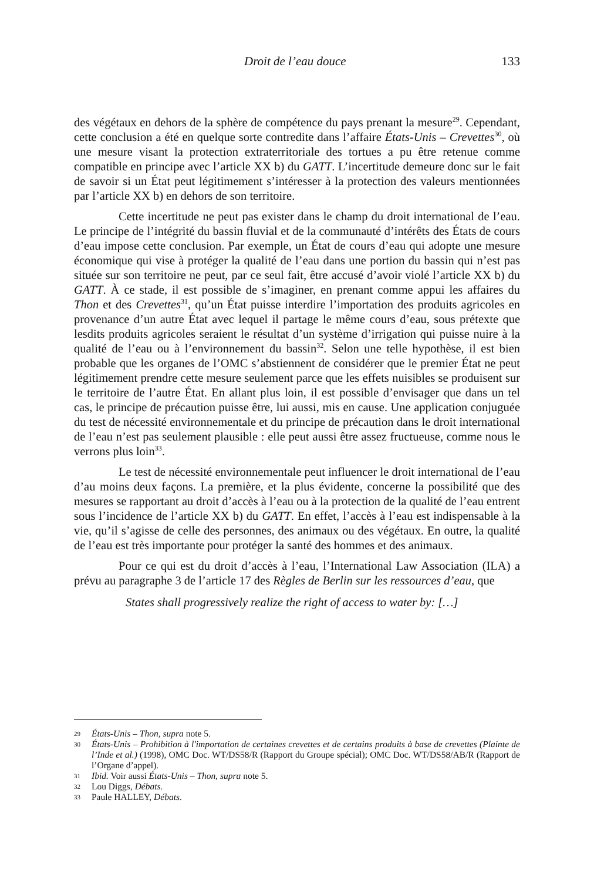Droit de l’eau douce 133
des végétaux en dehors de la sphère de compétence du pays prenant la mesure<sup>29</sup>. Cependant, cette conclusion a été en quelque sorte contredite dans l’affaire États-Unis – Crevettes<sup>30</sup>, où une mesure visant la protection extraterritoriale des tortues a pu être retenue comme compatible en principe avec l’article XX b) du GATT. L’incertitude demeure donc sur le fait de savoir si un État peut légitimement s’intéresser à la protection des valeurs mentionnées par l’article XX b) en dehors de son territoire.
Cette incertitude ne peut pas exister dans le champ du droit international de l’eau. Le principe de l’intégrité du bassin fluvial et de la communauté d’intérêts des États de cours d’eau impose cette conclusion. Par exemple, un État de cours d’eau qui adopte une mesure économique qui vise à protéger la qualité de l’eau dans une portion du bassin qui n’est pas située sur son territoire ne peut, par ce seul fait, être accusé d’avoir violé l’article XX b) du GATT. À ce stade, il est possible de s’imaginer, en prenant comme appui les affaires du Thon et des Crevettes<sup>31</sup>, qu’un État puisse interdire l’importation des produits agricoles en provenance d’un autre État avec lequel il partage le même cours d’eau, sous prétexte que lesdits produits agricoles seraient le résultat d’un système d’irrigation qui puisse nuire à la qualité de l’eau ou à l’environnement du bassin<sup>32</sup>. Selon une telle hypothèse, il est bien probable que les organes de l’OMC s’abstiennent de considérer que le premier État ne peut légitimement prendre cette mesure seulement parce que les effets nuisibles se produisent sur le territoire de l’autre État. En allant plus loin, il est possible d’envisager que dans un tel cas, le principe de précaution puisse être, lui aussi, mis en cause. Une application conjuguée du test de nécessité environnementale et du principe de précaution dans le droit international de l’eau n’est pas seulement plausible : elle peut aussi être assez fructueuse, comme nous le verrons plus loin<sup>33</sup>.
Le test de nécessité environnementale peut influencer le droit international de l’eau d’au moins deux façons. La première, et la plus évidente, concerne la possibilité que des mesures se rapportant au droit d’accès à l’eau ou à la protection de la qualité de l’eau entrent sous l’incidence de l’article XX b) du GATT. En effet, l’accès à l’eau est indispensable à la vie, qu’il s’agisse de celle des personnes, des animaux ou des végétaux. En outre, la qualité de l’eau est très importante pour protéger la santé des hommes et des animaux.
Pour ce qui est du droit d’accès à l’eau, l’International Law Association (ILA) a prévu au paragraphe 3 de l’article 17 des Règles de Berlin sur les ressources d’eau, que
States shall progressively realize the right of access to water by: […]
29 États-Unis – Thon, supra note 5.
30 États-Unis – Prohibition à l'importation de certaines crevettes et de certains produits à base de crevettes (Plainte de l’Inde et al.) (1998), OMC Doc. WT/DS58/R (Rapport du Groupe spécial); OMC Doc. WT/DS58/AB/R (Rapport de l’Organe d’appel).
31 Ibid. Voir aussi États-Unis – Thon, supra note 5.
32 Lou Diggs, Débats.
33 Paule HALLEY, Débats.